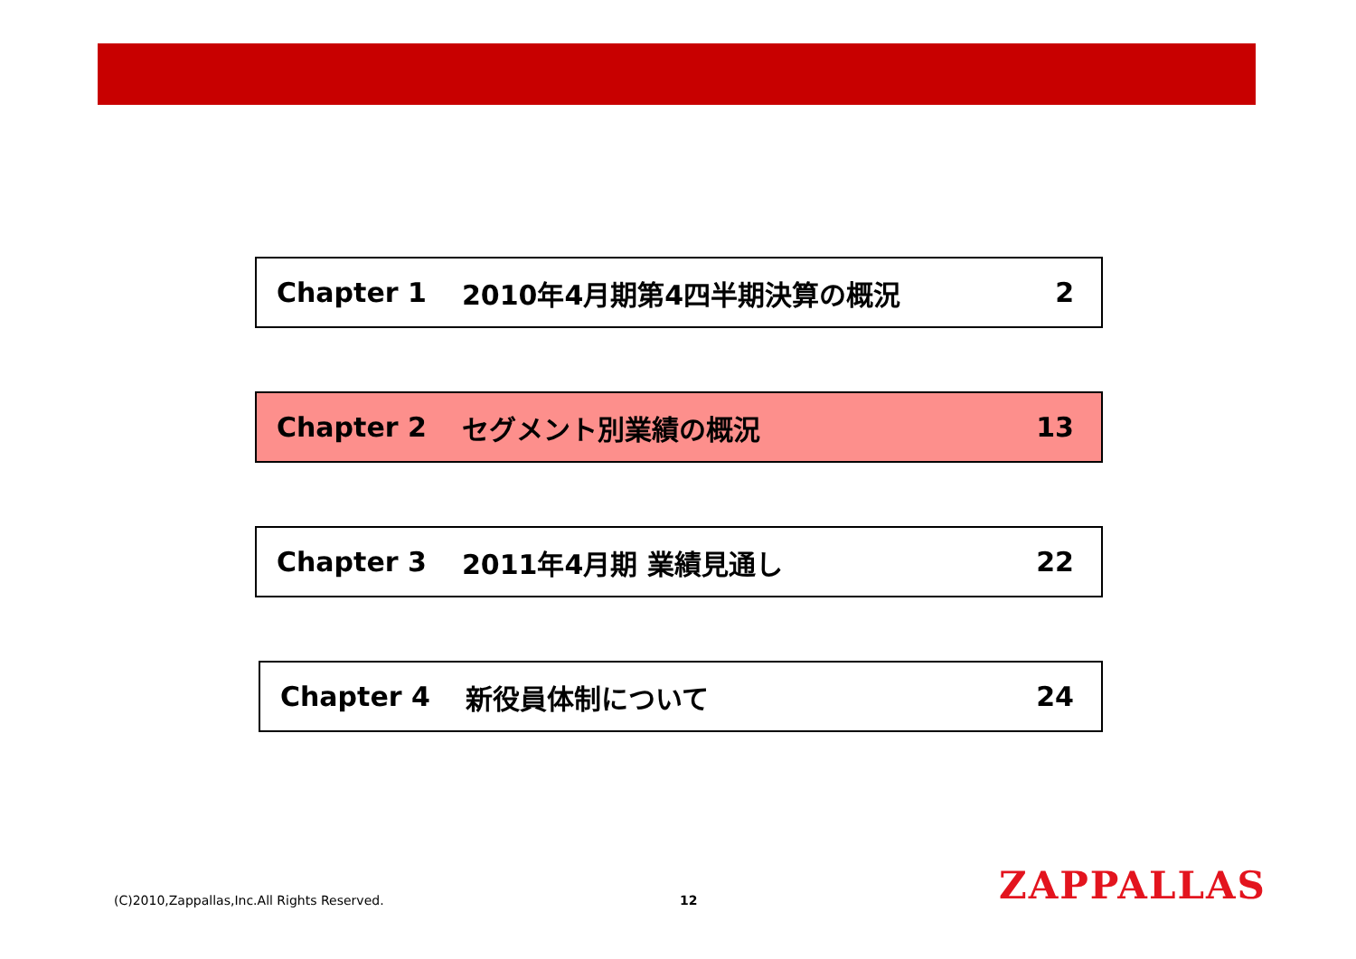Chapter 1 2010年4月期第4四半期決算の概況 2
Chapter 2 セグメント別業績の概況 13
Chapter 3 2011年4月期 業績見通し 22
Chapter 4 新役員体制について 24
(C)2010,Zappallas,Inc.All Rights Reserved.
12 ZAPPALLAS